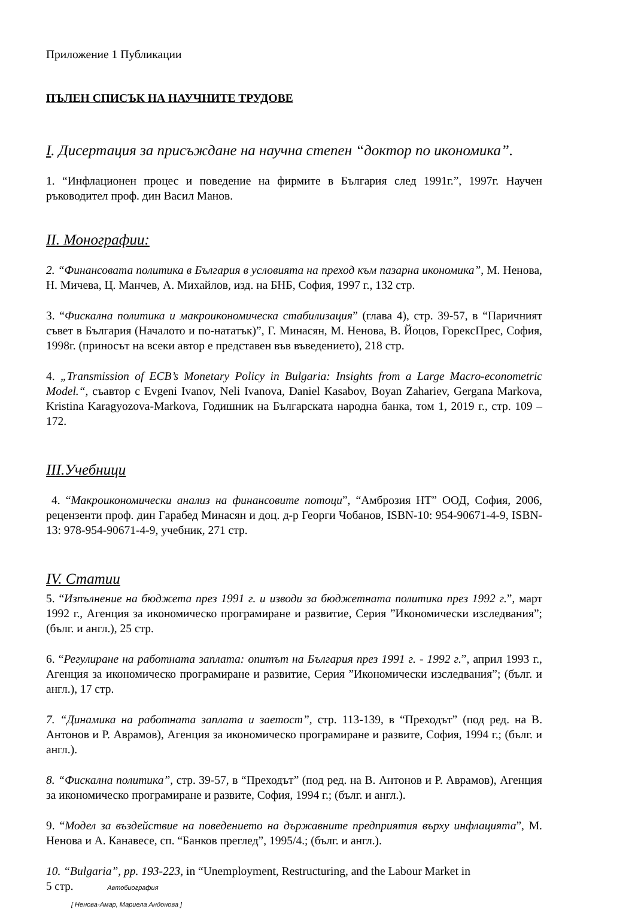Приложение 1 Публикации
ПЪЛЕН СПИСЪК НА НАУЧНИТЕ ТРУДОВЕ
I. Дисертация за присъждане на научна степен “доктор по икономика”.
1. “Инфлационен процес и поведение на фирмите в България след 1991г.”, 1997г. Научен ръководител проф. дин Васил Манов.
II. Монографии:
2. “Финансовата политика в България в условията на преход към пазарна икономика”, М. Ненова, Н. Мичева, Ц. Манчев, А. Михайлов, изд. на БНБ, София, 1997 г., 132 стр.
3. “Фискална политика и макроикономическа стабилизация” (глава 4), стр. 39-57, в “Паричният съвет в България (Началото и по-нататък)”, Г. Минасян, М. Ненова, В. Йоцов, ГорексПрес, София, 1998г. (приносът на всеки автор е представен във въведението), 218 стр.
4. „Transmission of ECB’s Monetary Policy in Bulgaria: Insights from a Large Macro-econometric Model.“, съавтор с Evgeni Ivanov, Neli Ivanova, Daniel Kasabov, Boyan Zahariev, Gergana Markova, Kristina Karagyozova-Markova, Годишник на Българската народна банка, том 1, 2019 г., стр. 109 – 172.
III.Учебници
4. “Макроикономически анализ на финансовите потоци”, “Амброзия НТ” ООД, София, 2006, рецензенти проф. дин Гарабед Минасян и доц. д-р Георги Чобанов, ISBN-10: 954-90671-4-9, ISBN-13: 978-954-90671-4-9, учебник, 271 стр.
IV. Статии
5. “Изпълнение на бюджета през 1991 г. и изводи за бюджетната политика през 1992 г.”, март 1992 г., Агенция за икономическо програмиране и развитие, Серия ”Икономически изследвания”; (бълг. и англ.), 25 стр.
6. “Регулиране на работната заплата: опитът на България през 1991 г. - 1992 г.”, април 1993 г., Агенция за икономическо програмиране и развитие, Серия ”Икономически изследвания”; (бълг. и англ.), 17 стр.
7. “Динамика на работната заплата и заетост”, стр. 113-139, в “Преходът” (под ред. на В. Антонов и Р. Аврамов), Агенция за икономическо програмиране и развите, София, 1994 г.; (бълг. и англ.).
8. “Фискална политика”, стр. 39-57, в “Преходът” (под ред. на В. Антонов и Р. Аврамов), Агенция за икономическо програмиране и развите, София, 1994 г.; (бълг. и англ.).
9. “Модел за въздействие на поведението на държавните предприятия върху инфлацията”, М. Ненова и А. Канавесе, сп. “Банков преглед”, 1995/4.; (бълг. и англ.).
10. “Bulgaria”, pp. 193-223, in “Unemployment, Restructuring, and the Labour Market in
5 стр. Автобиография
[ Ненова-Амар, Мариела Андонова ]